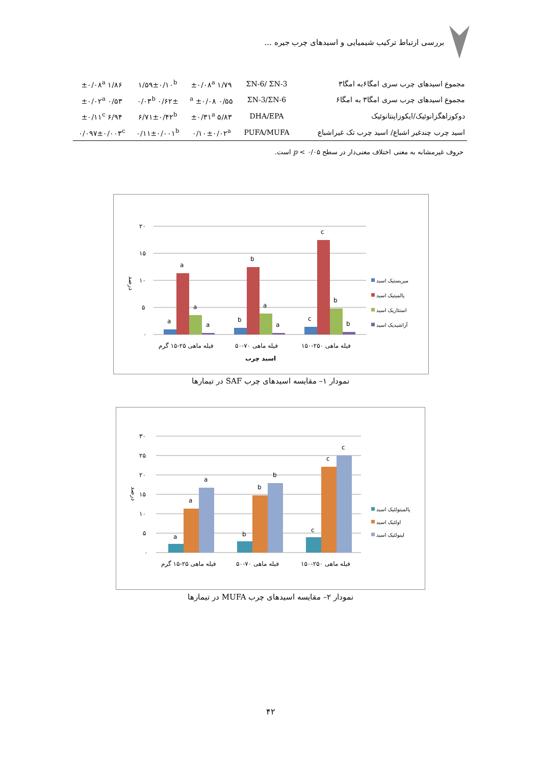بررسی ارتباط ترکیب شیمیایی و اسیدهای چرب جیره ...
| مجموع اسیدهای چرب سری امگا۶به امگا۳ | ΣN-6/ ΣN-3 | ۱/۷۹ ±۰/۰۸<sup>a</sup> | ۱/۵۹±۰/۱۰<sup>b</sup> | ۱/۸۶ ±۰/۰۸<sup>a</sup> |
| مجموع اسیدهای چرب سری امگا۳ به امگا۶ | ΣN-3/ΣN-6 | ۰/۵۵ ±۰/۰۸ <sup>a</sup> | ۰/۶۲± ۰/۰۳<sup>b</sup> | ۰/۵۳ ±۰/۰۲<sup>a</sup> |
| دوکوزاهگزانوئیک/ایکوزاپنتانوئیک | DHA/EPA | ۵/۸۳ ±۰/۳۱<sup>a</sup> | ۶/۷۱±۰/۴۲<sup>b</sup> | ۶/۹۴ ±۰/۱۱<sup>c</sup> |
| اسید چرب چندغیر اشباع/ اسید چرب تک غیراشباع | PUFA/MUFA | ۰/۱۰±۰/۰۲<sup>a</sup> | ۰/۱۱±۰/۰۰۱<sup>b</sup> | ۰/۰۹۷±۰/۰۰۳<sup>c</sup> |
حروف غیرمشابه به معنی اختلاف معنی‌دار در سطح p < ۰/۰۵ است.
۲۰
۱۵
۱۰
۵
۰
درصد
a
a
a
a
b
b
a
a
c
c
b
b
فیله ماهی ۲۵-۱۵ گرم
فیله ماهی ۷۰-۵۰
فیله ماهی ۲۵۰-۱۵۰
اسید چرب
میریستیک اسید
پالمیتیک اسید
استئاریک اسید
آراشیدیک اسید
نمودار ۱– مقایسه اسیدهای چرب SAF در تیمارها
۳۰
۲۵
۲۰
۱۵
۱۰
۵
۰
درصد
a
a
a
b
b
b
c
c
c
فیله ماهی ۲۵-۱۵ گرم
فیله ماهی ۷۰-۵۰
فیله ماهی ۲۵۰-۱۵۰
پالمیتولئیک اسید
اولئیک اسید
لینولئیک اسید
نمودار ۲– مقایسه اسیدهای چرب MUFA در تیمارها
۴۲